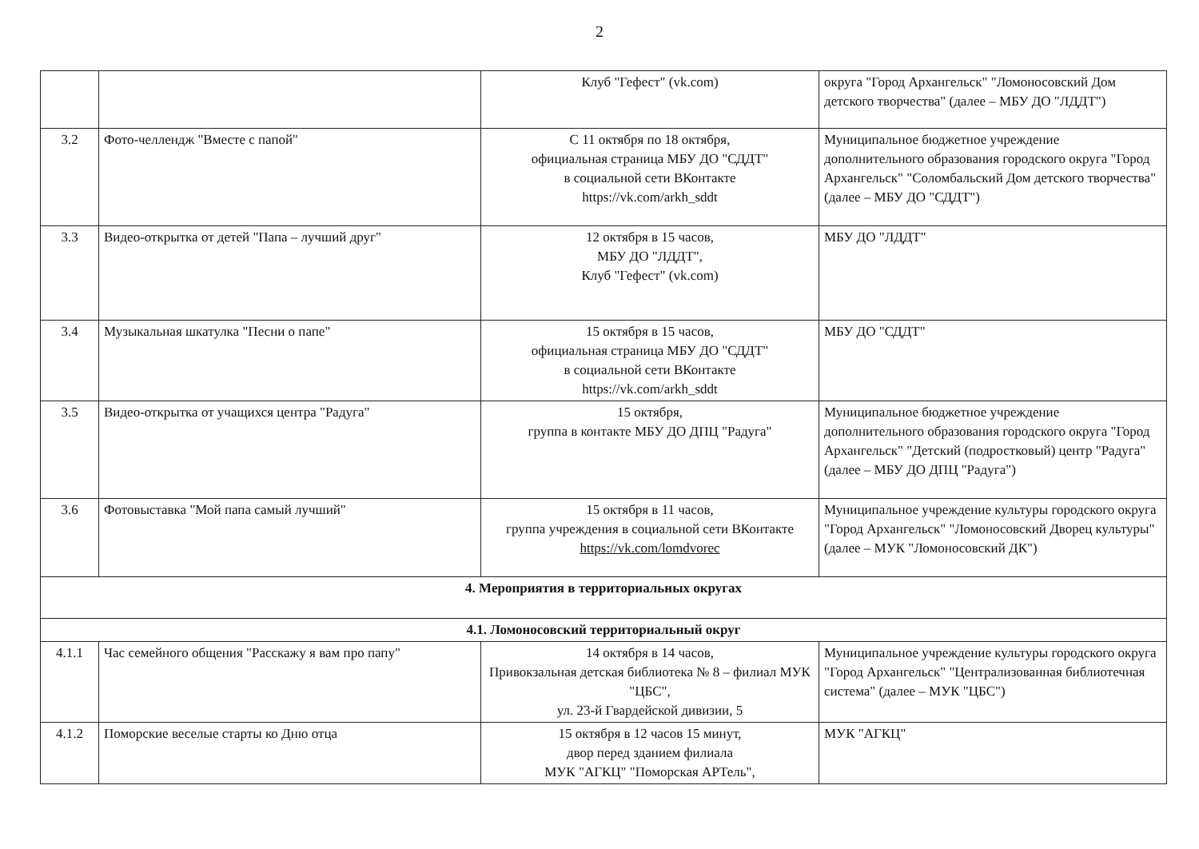2
| | | Клуб "Гефест" (vk.com) | округа "Город Архангельск" "Ломоносовский Дом детского творчества" (далее – МБУ ДО "ЛДДТ") |
| 3.2 | Фото-челлендж "Вместе с папой" | С 11 октября по 18 октября, официальная страница МБУ ДО "СДДТ" в социальной сети ВКонтакте https://vk.com/arkh_sddt | Муниципальное бюджетное учреждение дополнительного образования городского округа "Город Архангельск" "Соломбальский Дом детского творчества" (далее – МБУ ДО "СДДТ") |
| 3.3 | Видео-открытка от детей "Папа – лучший друг" | 12 октября в 15 часов, МБУ ДО "ЛДДТ", Клуб "Гефест" (vk.com) | МБУ ДО "ЛДДТ" |
| 3.4 | Музыкальная шкатулка "Песни о папе" | 15 октября в 15 часов, официальная страница МБУ ДО "СДДТ" в социальной сети ВКонтакте https://vk.com/arkh_sddt | МБУ ДО "СДДТ" |
| 3.5 | Видео-открытка от учащихся центра "Радуга" | 15 октября, группа в контакте МБУ ДО ДПЦ "Радуга" | Муниципальное бюджетное учреждение дополнительного образования городского округа "Город Архангельск" "Детский (подростковый) центр "Радуга" (далее – МБУ ДО ДПЦ "Радуга") |
| 3.6 | Фотовыставка "Мой папа самый лучший" | 15 октября в 11 часов, группа учреждения в социальной сети ВКонтакте https://vk.com/lomdvorec | Муниципальное учреждение культуры городского округа "Город Архангельск" "Ломоносовский Дворец культуры" (далее – МУК "Ломоносовский ДК") |
| 4. Мероприятия в территориальных округах | | | |
| 4.1. Ломоносовский территориальный округ | | | |
| 4.1.1 | Час семейного общения "Расскажу я вам про папу" | 14 октября в 14 часов, Привокзальная детская библиотека № 8 – филиал МУК "ЦБС", ул. 23-й Гвардейской дивизии, 5 | Муниципальное учреждение культуры городского округа "Город Архангельск" "Централизованная библиотечная система" (далее – МУК "ЦБС") |
| 4.1.2 | Поморские веселые старты ко Дню отца | 15 октября в 12 часов 15 минут, двор перед зданием филиала МУК "АГКЦ" "Поморская АРТель", | МУК "АГКЦ" |